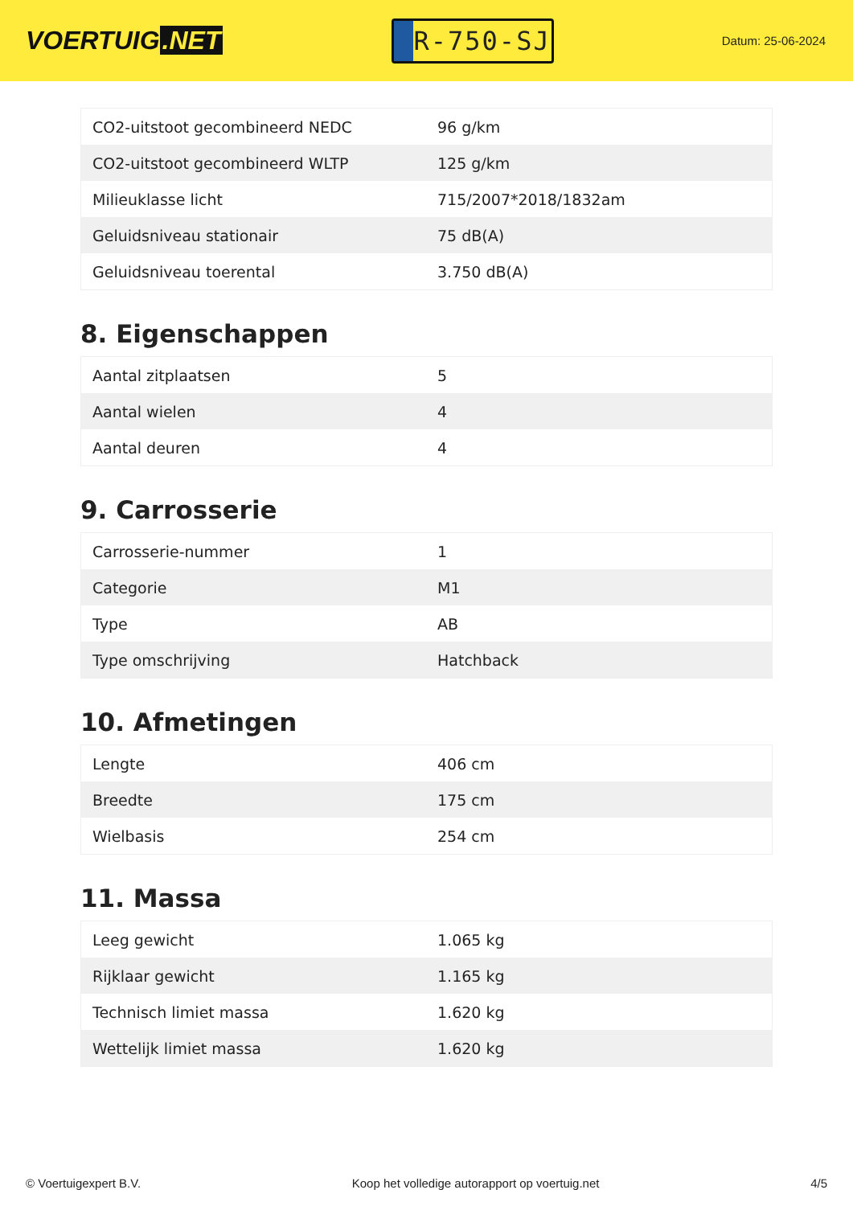VOERTUIG.NET
R-750-SJ
Datum: 25-06-2024
| CO2-uitstoot gecombineerd NEDC | 96 g/km |
| CO2-uitstoot gecombineerd WLTP | 125 g/km |
| Milieuklasse licht | 715/2007*2018/1832am |
| Geluidsniveau stationair | 75 dB(A) |
| Geluidsniveau toerental | 3.750 dB(A) |
8. Eigenschappen
| Aantal zitplaatsen | 5 |
| Aantal wielen | 4 |
| Aantal deuren | 4 |
9. Carrosserie
| Carrosserie-nummer | 1 |
| Categorie | M1 |
| Type | AB |
| Type omschrijving | Hatchback |
10. Afmetingen
| Lengte | 406 cm |
| Breedte | 175 cm |
| Wielbasis | 254 cm |
11. Massa
| Leeg gewicht | 1.065 kg |
| Rijklaar gewicht | 1.165 kg |
| Technisch limiet massa | 1.620 kg |
| Wettelijk limiet massa | 1.620 kg |
© Voertuigexpert B.V. Koop het volledige autorapport op voertuig.net 4/5